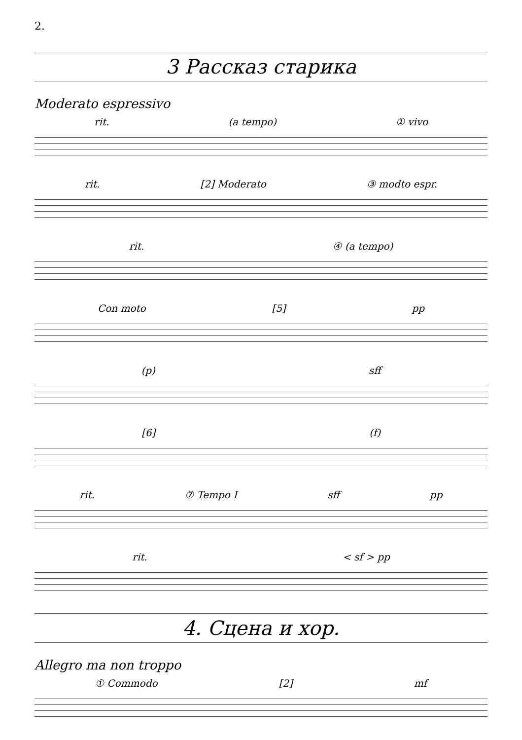2.
3 Рассказ старика
Moderato espressivo
rit. (a tempo) ① vivo
rit. [2] Moderato ③ modto espr.
rit. ④ (a tempo)
Con moto [5] pp
(p) sff
[6] (f)
rit. ⑦ Tempo I sff pp
rit. < sf > pp
4. Сцена и хор.
Allegro ma non troppo
① Commodo [2] mf